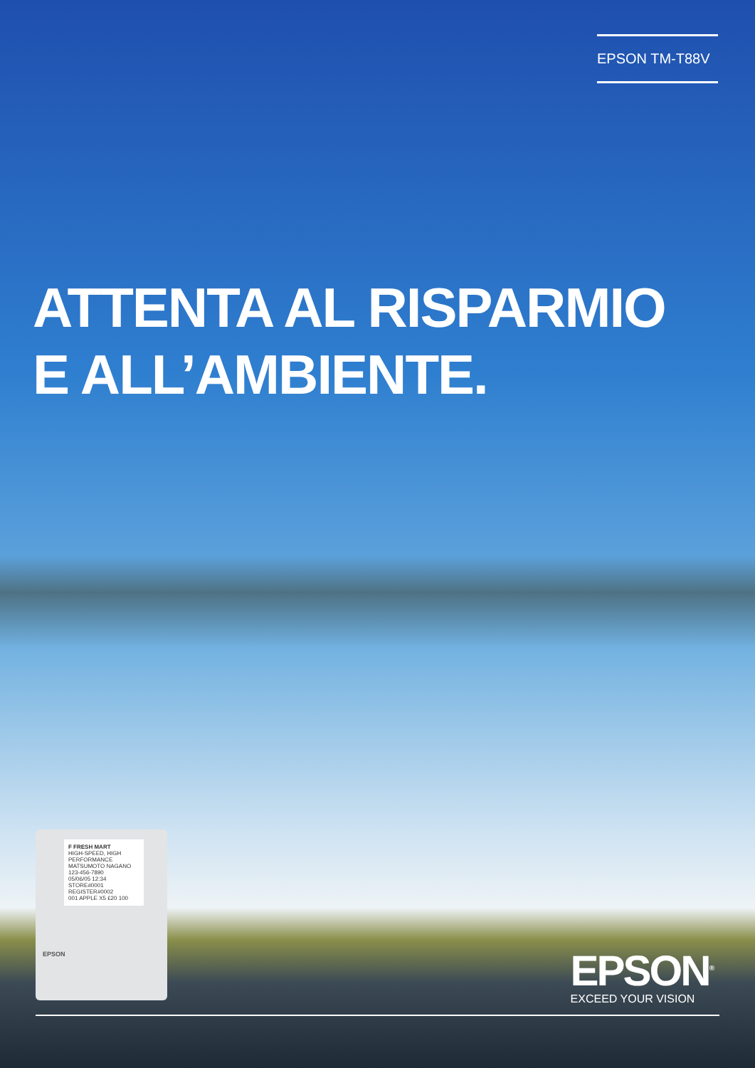EPSON TM-T88V
ATTENTA AL RISPARMIO
E ALL’AMBIENTE.
F FRESH MART
HIGH-SPEED, HIGH PERFORMANCE
MATSUMOTO NAGANO 123-456-7890
05/06/05 12:34 STORE#0001 REGISTER#0002
001 APPLE X5 £20 100
EPSON
EPSON<sup>®</sup>
EXCEED YOUR VISION